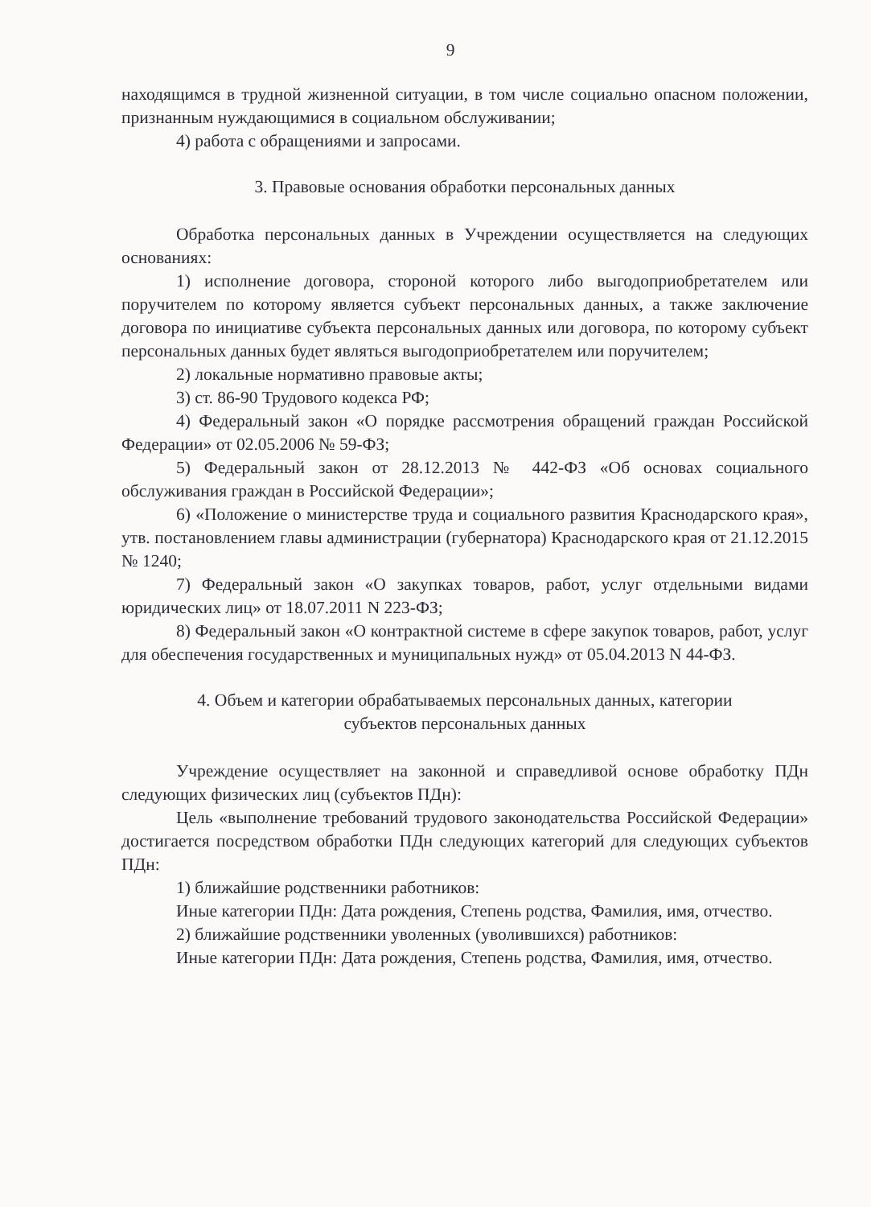9
находящимся в трудной жизненной ситуации, в том числе социально опасном положении, признанным нуждающимися в социальном обслуживании;
4) работа с обращениями и запросами.
3. Правовые основания обработки персональных данных
Обработка персональных данных в Учреждении осуществляется на следующих основаниях:
1) исполнение договора, стороной которого либо выгодоприобретателем или поручителем по которому является субъект персональных данных, а также заключение договора по инициативе субъекта персональных данных или договора, по которому субъект персональных данных будет являться выгодоприобретателем или поручителем;
2) локальные нормативно правовые акты;
3) ст. 86-90 Трудового кодекса РФ;
4) Федеральный закон «О порядке рассмотрения обращений граждан Российской Федерации» от 02.05.2006 № 59-ФЗ;
5) Федеральный закон от 28.12.2013 № 442-ФЗ «Об основах социального обслуживания граждан в Российской Федерации»;
6) «Положение о министерстве труда и социального развития Краснодарского края», утв. постановлением главы администрации (губернатора) Краснодарского края от 21.12.2015 № 1240;
7) Федеральный закон «О закупках товаров, работ, услуг отдельными видами юридических лиц» от 18.07.2011 N 223-ФЗ;
8) Федеральный закон «О контрактной системе в сфере закупок товаров, работ, услуг для обеспечения государственных и муниципальных нужд» от 05.04.2013 N 44-ФЗ.
4. Объем и категории обрабатываемых персональных данных, категории
субъектов персональных данных
Учреждение осуществляет на законной и справедливой основе обработку ПДн следующих физических лиц (субъектов ПДн):
Цель «выполнение требований трудового законодательства Российской Федерации» достигается посредством обработки ПДн следующих категорий для следующих субъектов ПДн:
1) ближайшие родственники работников:
Иные категории ПДн: Дата рождения, Степень родства, Фамилия, имя, отчество.
2) ближайшие родственники уволенных (уволившихся) работников:
Иные категории ПДн: Дата рождения, Степень родства, Фамилия, имя, отчество.